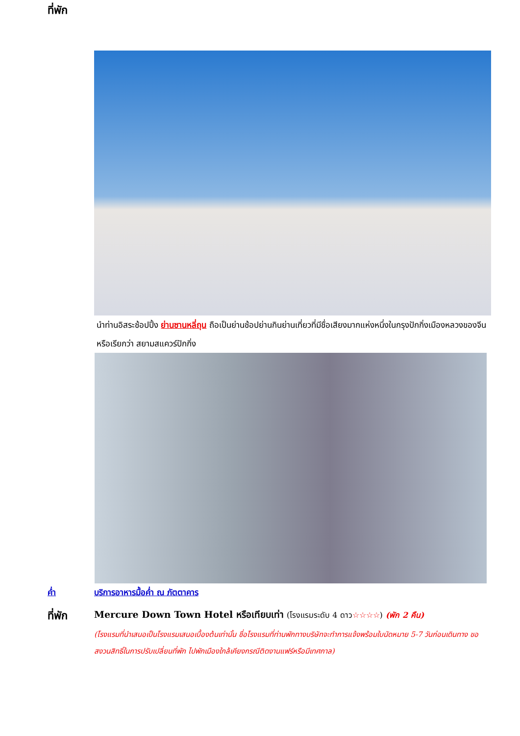ที่พัก
นำท่านอิสระช้อปปิ้ง ย่านซานหลี่ถุน ถือเป็นย่านช้อปย่านกินย่านเที่ยวที่มีชื่อเสียงมากแห่งหนึ่งในกรุงปักกิ่งเมืองหลวงของจีน หรือเรียกว่า สยามสแควร์ปักกิ่ง
ค่ำ บริการอาหารมื้อค่ำ ณ ภัตตาคาร
ที่พัก
Mercure Down Town Hotel หรือเทียบเท่า (โรงแรมระดับ 4 ดาว☆☆☆☆) (พัก 2 คืน)
(โรงแรมที่นำเสนอเป็นโรงแรมเสนอเบื้องต้นเท่านั้น ชื่อโรงแรมที่ท่านพักทางบริษัทจะทำการแจ้งพร้อมใบนัดหมาย 5-7 วันก่อนเดินทาง ขอสงวนสิทธิ์ในการปรับเปลี่ยนที่พัก ไปพักเมืองใกล้เคียงกรณีติดงานแฟร์หรือมีเทศกาล)